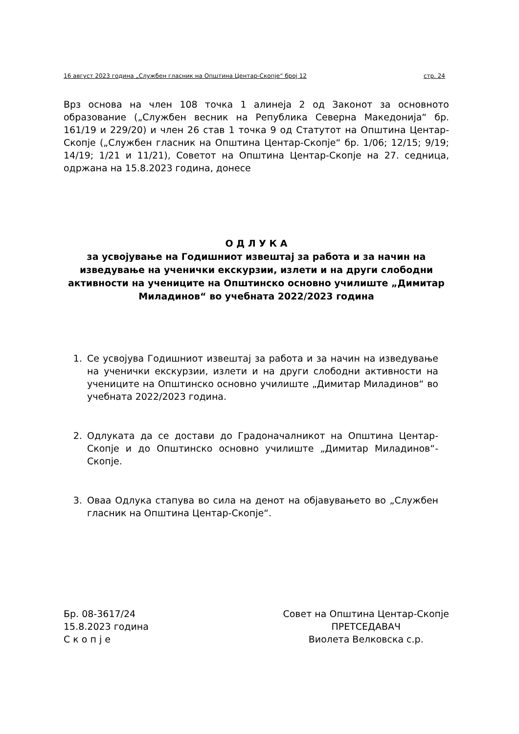16 август 2023 година „Службен гласник на Општина Центар-Скопје“ број 12 стр. 24
Врз основа на член 108 точка 1 алинеја 2 од Законот за основното образование („Службен весник на Република Северна Македонија“ бр. 161/19 и 229/20) и член 26 став 1 точка 9 од Статутот на Општина Центар-Скопје („Службен гласник на Општина Центар-Скопје“ бр. 1/06; 12/15; 9/19; 14/19; 1/21 и 11/21), Советот на Општина Центар-Скопје на 27. седница, одржана на 15.8.2023 година, донесе
О Д Л У К А
за усвојување на Годишниот извештај за работа и за начин на изведување на ученички екскурзии, излети и на други слободни активности на учениците на Општинско основно училиште „Димитар Миладинов“ во учебната 2022/2023 година
1. Се усвојува Годишниот извештај за работа и за начин на изведување на ученички екскурзии, излети и на други слободни активности на учениците на Општинско основно училиште „Димитар Миладинов“ во учебната 2022/2023 година.
2. Одлуката да се достави до Градоначалникот на Општина Центар-Скопје и до Општинско основно училиште „Димитар Миладинов“-Скопје.
3. Оваа Одлука стапува во сила на денот на објавувањето во „Службен гласник на Општина Центар-Скопје“.
Бр. 08-3617/24
15.8.2023 година
С к о п ј е
Совет на Општина Центар-Скопје
ПРЕТСЕДАВАЧ
Виолета Велковска с.р.